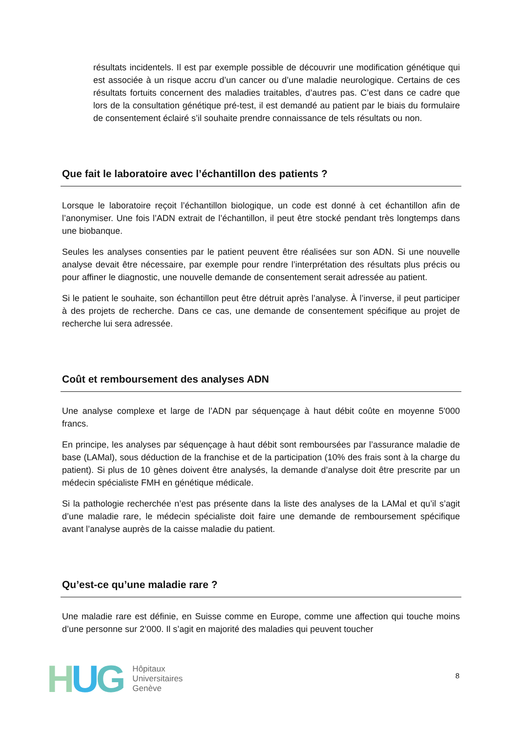résultats incidentels. Il est par exemple possible de découvrir une modification génétique qui est associée à un risque accru d’un cancer ou d’une maladie neurologique. Certains de ces résultats fortuits concernent des maladies traitables, d’autres pas. C’est dans ce cadre que lors de la consultation génétique pré-test, il est demandé au patient par le biais du formulaire de consentement éclairé s’il souhaite prendre connaissance de tels résultats ou non.
Que fait le laboratoire avec l’échantillon des patients ?
Lorsque le laboratoire reçoit l’échantillon biologique, un code est donné à cet échantillon afin de l’anonymiser. Une fois l’ADN extrait de l’échantillon, il peut être stocké pendant très longtemps dans une biobanque.
Seules les analyses consenties par le patient peuvent être réalisées sur son ADN. Si une nouvelle analyse devait être nécessaire, par exemple pour rendre l’interprétation des résultats plus précis ou pour affiner le diagnostic, une nouvelle demande de consentement serait adressée au patient.
Si le patient le souhaite, son échantillon peut être détruit après l’analyse. À l’inverse, il peut participer à des projets de recherche. Dans ce cas, une demande de consentement spécifique au projet de recherche lui sera adressée.
Coût et remboursement des analyses ADN
Une analyse complexe et large de l’ADN par séquençage à haut débit coûte en moyenne 5'000 francs.
En principe, les analyses par séquençage à haut débit sont remboursées par l’assurance maladie de base (LAMal), sous déduction de la franchise et de la participation (10% des frais sont à la charge du patient). Si plus de 10 gènes doivent être analysés, la demande d’analyse doit être prescrite par un médecin spécialiste FMH en génétique médicale.
Si la pathologie recherchée n’est pas présente dans la liste des analyses de la LAMal et qu’il s’agit d’une maladie rare, le médecin spécialiste doit faire une demande de remboursement spécifique avant l’analyse auprès de la caisse maladie du patient.
Qu’est-ce qu’une maladie rare ?
Une maladie rare est définie, en Suisse comme en Europe, comme une affection qui touche moins d’une personne sur 2’000. Il s’agit en majorité des maladies qui peuvent toucher
HUG
Hôpitaux
Universitaires
Genève
8